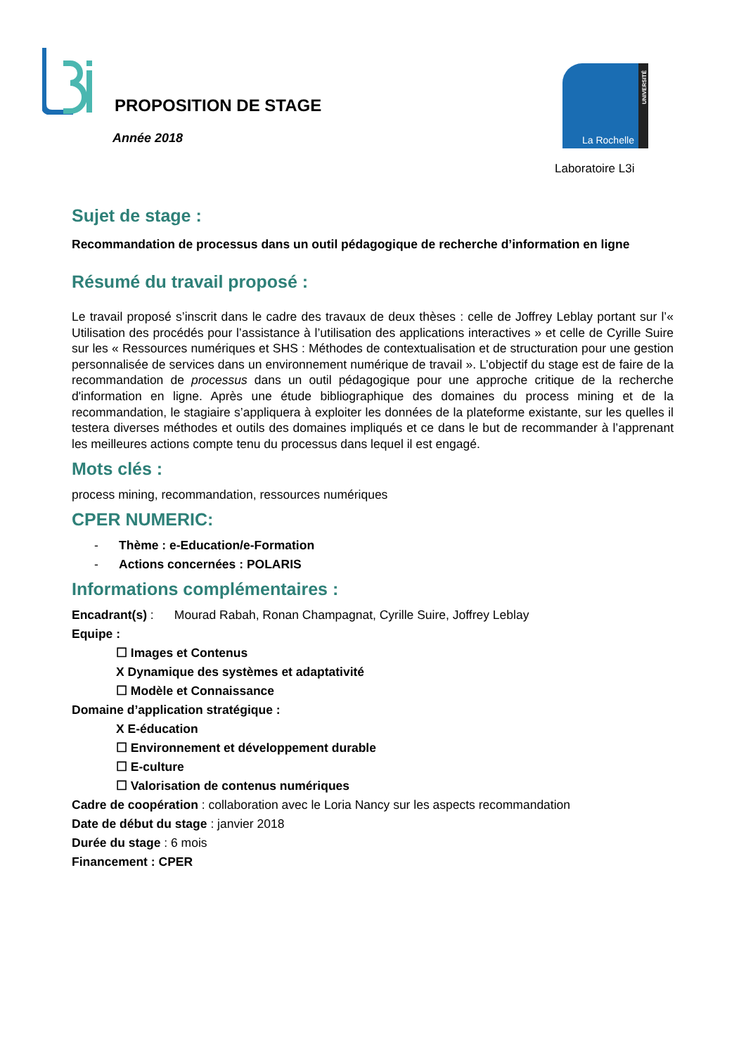PROPOSITION DE STAGE
Année 2018
UNIVERSITÉ
La Rochelle
Laboratoire L3i
Sujet de stage :
Recommandation de processus dans un outil pédagogique de recherche d’information en ligne
Résumé du travail proposé :
Le travail proposé s’inscrit dans le cadre des travaux de deux thèses : celle de Joffrey Leblay portant sur l’« Utilisation des procédés pour l’assistance à l’utilisation des applications interactives » et celle de Cyrille Suire sur les « Ressources numériques et SHS : Méthodes de contextualisation et de structuration pour une gestion personnalisée de services dans un environnement numérique de travail ». L’objectif du stage est de faire de la recommandation de processus dans un outil pédagogique pour une approche critique de la recherche d'information en ligne. Après une étude bibliographique des domaines du process mining et de la recommandation, le stagiaire s’appliquera à exploiter les données de la plateforme existante, sur les quelles il testera diverses méthodes et outils des domaines impliqués et ce dans le but de recommander à l’apprenant les meilleures actions compte tenu du processus dans lequel il est engagé.
Mots clés :
process mining, recommandation, ressources numériques
CPER NUMERIC:
- Thème : e-Education/e-Formation
- Actions concernées : POLARIS
Informations complémentaires :
Encadrant(s) : Mourad Rabah, Ronan Champagnat, Cyrille Suire, Joffrey Leblay
Equipe :
☐ Images et Contenus
X Dynamique des systèmes et adaptativité
☐ Modèle et Connaissance
Domaine d’application stratégique :
X E-éducation
☐ Environnement et développement durable
☐ E-culture
☐ Valorisation de contenus numériques
Cadre de coopération : collaboration avec le Loria Nancy sur les aspects recommandation
Date de début du stage : janvier 2018
Durée du stage : 6 mois
Financement : CPER